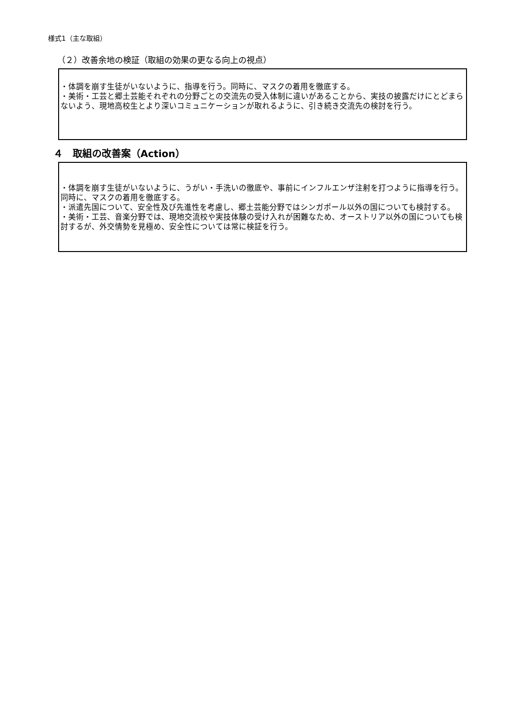様式1（主な取組）
（２）改善余地の検証（取組の効果の更なる向上の視点）
・体調を崩す生徒がいないように、指導を行う。同時に、マスクの着用を徹底する。
・美術・工芸と郷土芸能それぞれの分野ごとの交流先の受入体制に違いがあることから、実技の披露だけにとどまらないよう、現地高校生とより深いコミュニケーションが取れるように、引き続き交流先の検討を行う。
４　取組の改善案（Action）
・体調を崩す生徒がいないように、うがい・手洗いの徹底や、事前にインフルエンザ注射を打つように指導を行う。同時に、マスクの着用を徹底する。
・派遣先国について、安全性及び先進性を考慮し、郷土芸能分野ではシンガポール以外の国についても検討する。
・美術・工芸、音楽分野では、現地交流校や実技体験の受け入れが困難なため、オーストリア以外の国についても検討するが、外交情勢を見極め、安全性については常に検証を行う。